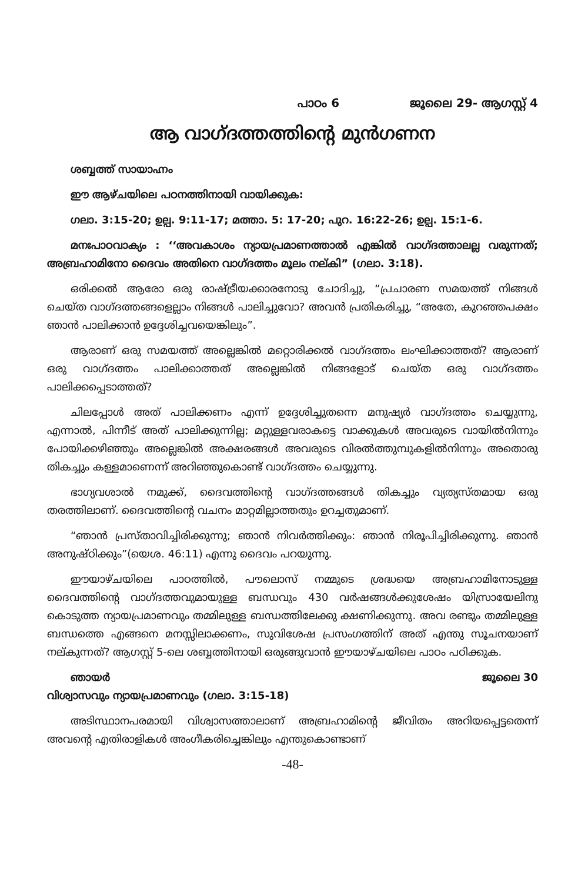പാഠം 6 ജൂലൈ 29- ആഗസ്റ്റ് 4
ആ വാഗ്ദത്തത്തിന്റെ മുൻഗണന
ശബ്ബത്ത് സായാഹ്നം
ഈ ആഴ്ചയിലെ പഠനത്തിനായി വായിക്കുക:
ഗലാ. 3:15-20; ഉല്പ. 9:11-17; മത്താ. 5: 17-20; പുറ. 16:22-26; ഉല്പ. 15:1-6.
മനഃപാഠവാക്യം : ‘‘അവകാശം ന്യായപ്രമാണത്താൽ എങ്കിൽ വാഗ്ദത്താലല്ല വരുന്നത്; അബ്രഹാമിനോ ദൈവം അതിനെ വാഗ്ദത്തം മൂലം നല്കി” (ഗലാ. 3:18).
ഒരിക്കൽ ആരോ ഒരു രാഷ്ട്രീയക്കാരനോടു ചോദിച്ചു, “പ്രചാരണ സമയത്ത് നിങ്ങൾ ചെയ്ത വാഗ്ദത്തങ്ങളെല്ലാം നിങ്ങൾ പാലിച്ചുവോ? അവൻ പ്രതികരിച്ചു, “അതേ, കുറഞ്ഞപക്ഷം ഞാൻ പാലിക്കാൻ ഉദ്ദേശിച്ചവയെങ്കിലും”.
ആരാണ് ഒരു സമയത്ത് അല്ലെങ്കിൽ മറ്റൊരിക്കൽ വാഗ്ദത്തം ലംഘിക്കാത്തത്? ആരാണ് ഒരു വാഗ്ദത്തം പാലിക്കാത്തത് അല്ലെങ്കിൽ നിങ്ങളോട് ചെയ്ത ഒരു വാഗ്ദത്തം പാലിക്കപ്പെടാത്തത്?
ചിലപ്പോൾ അത് പാലിക്കണം എന്ന് ഉദ്ദേശിച്ചുതന്നെ മനുഷ്യർ വാഗ്ദത്തം ചെയ്യുന്നു, എന്നാൽ, പിന്നീട് അത് പാലിക്കുന്നില്ല; മറ്റുള്ളവരാകട്ടെ വാക്കുകൾ അവരുടെ വായിൽനിന്നും പോയിക്കഴിഞ്ഞും അല്ലെങ്കിൽ അക്ഷരങ്ങൾ അവരുടെ വിരൽത്തുമ്പുകളിൽനിന്നും അതൊരു തികച്ചും കള്ളമാണെന്ന് അറിഞ്ഞുകൊണ്ട് വാഗ്ദത്തം ചെയ്യുന്നു.
ഭാഗ്യവശാൽ നമുക്ക്, ദൈവത്തിന്റെ വാഗ്ദത്തങ്ങൾ തികച്ചും വ്യത്യസ്തമായ ഒരു തരത്തിലാണ്. ദൈവത്തിന്റെ വചനം മാറ്റമില്ലാത്തതും ഉറച്ചതുമാണ്.
“ഞാൻ പ്രസ്താവിച്ചിരിക്കുന്നു; ഞാൻ നിവർത്തിക്കും: ഞാൻ നിരൂപിച്ചിരിക്കുന്നു. ഞാൻ അനുഷ്ഠിക്കും”(യെശ. 46:11) എന്നു ദൈവം പറയുന്നു.
ഈയാഴ്ചയിലെ പാഠത്തിൽ, പൗലൊസ് നമ്മുടെ ശ്രദ്ധയെ അബ്രഹാമിനോടുള്ള ദൈവത്തിന്റെ വാഗ്ദത്തവുമായുള്ള ബന്ധവും 430 വർഷങ്ങൾക്കുശേഷം യിസ്രായേലിനു കൊടുത്ത ന്യായപ്രമാണവും തമ്മിലുള്ള ബന്ധത്തിലേക്കു ക്ഷണിക്കുന്നു. അവ രണ്ടും തമ്മിലുള്ള ബന്ധത്തെ എങ്ങനെ മനസ്സിലാക്കണം, സുവിശേഷ പ്രസംഗത്തിന് അത് എന്തു സൂചനയാണ് നല്കുന്നത്? ആഗസ്റ്റ് 5-ലെ ശബ്ബത്തിനായി ഒരുങ്ങുവാൻ ഈയാഴ്ചയിലെ പാഠം പഠിക്കുക.
ഞായർ ജൂലൈ 30
വിശ്വാസവും ന്യായപ്രമാണവും (ഗലാ. 3:15-18)
അടിസ്ഥാനപരമായി വിശ്വാസത്താലാണ് അബ്രഹാമിന്റെ ജീവിതം അറിയപ്പെട്ടതെന്ന് അവന്റെ എതിരാളികൾ അംഗീകരിച്ചെങ്കിലും എന്തുകൊണ്ടാണ്
-48-